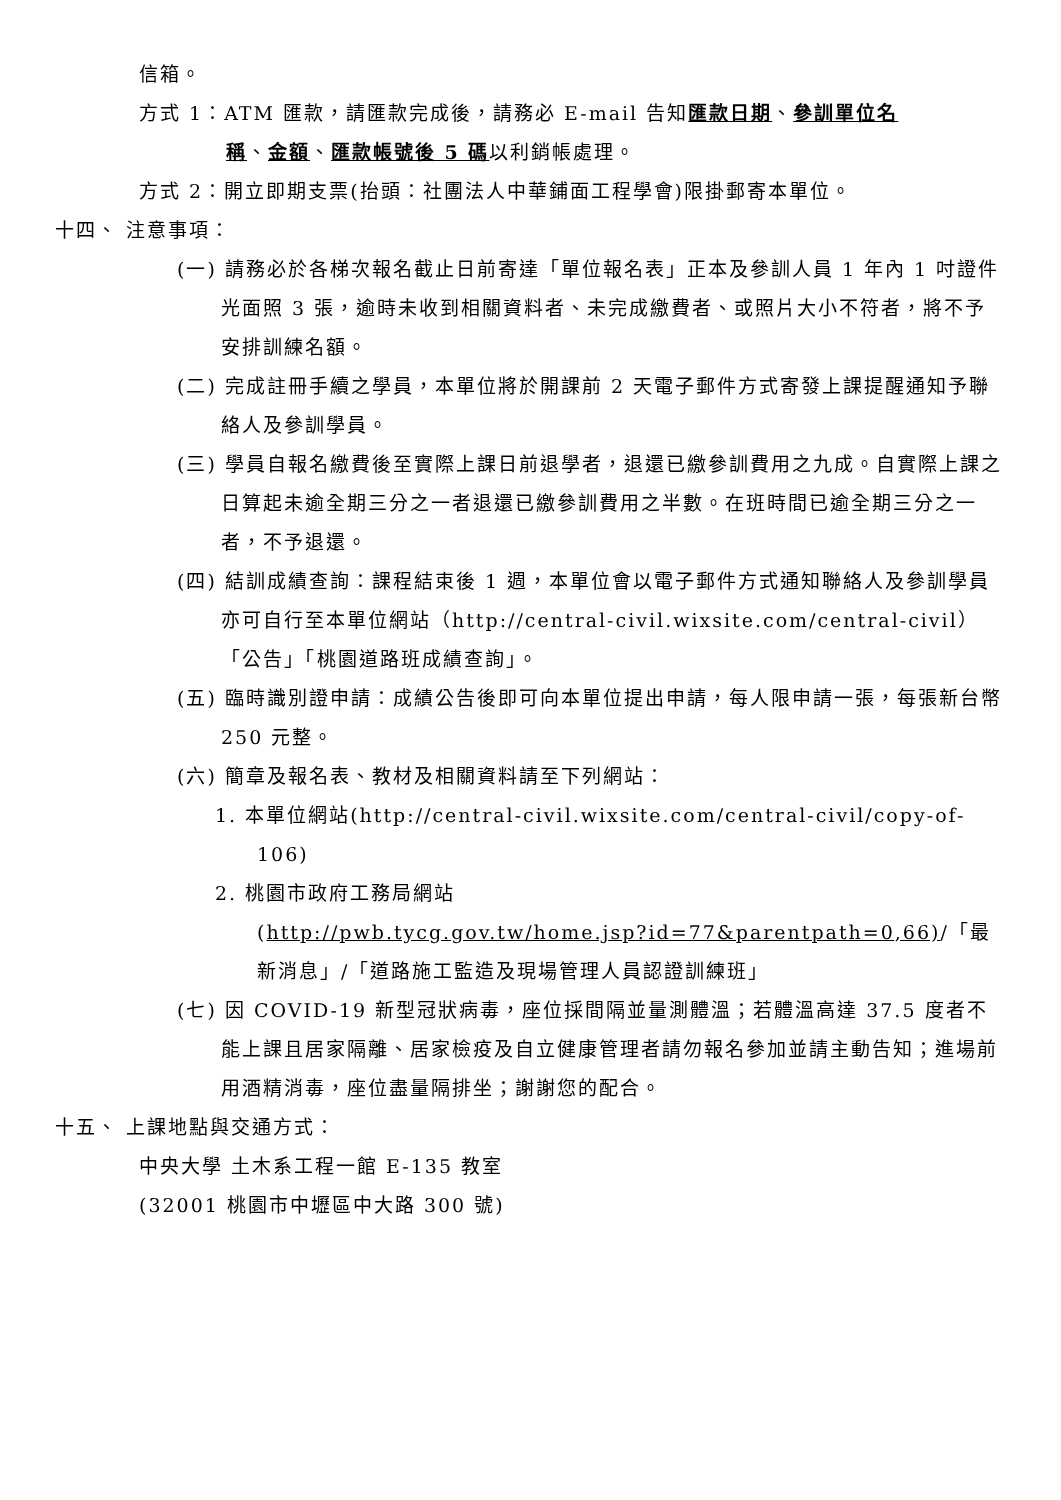信箱。
方式 1：ATM 匯款，請匯款完成後，請務必 E-mail 告知匯款日期、參訓單位名
稱、金額、匯款帳號後 5 碼以利銷帳處理。
方式 2：開立即期支票(抬頭：社團法人中華鋪面工程學會)限掛郵寄本單位。
十四、 注意事項：
(一) 請務必於各梯次報名截止日前寄達「單位報名表」正本及參訓人員 1 年內 1 吋證件光面照 3 張，逾時未收到相關資料者、未完成繳費者、或照片大小不符者，將不予安排訓練名額。
(二) 完成註冊手續之學員，本單位將於開課前 2 天電子郵件方式寄發上課提醒通知予聯絡人及參訓學員。
(三) 學員自報名繳費後至實際上課日前退學者，退還已繳參訓費用之九成。自實際上課之日算起未逾全期三分之一者退還已繳參訓費用之半數。在班時間已逾全期三分之一者，不予退還。
(四) 結訓成績查詢：課程結束後 1 週，本單位會以電子郵件方式通知聯絡人及參訓學員亦可自行至本單位網站（http://central-civil.wixsite.com/central-civil）「公告」「桃園道路班成績查詢」。
(五) 臨時識別證申請：成績公告後即可向本單位提出申請，每人限申請一張，每張新台幣 250 元整。
(六) 簡章及報名表、教材及相關資料請至下列網站：
1. 本單位網站(http://central-civil.wixsite.com/central-civil/copy-of-106)
2. 桃園市政府工務局網站
(http://pwb.tycg.gov.tw/home.jsp?id=77&parentpath=0,66)/「最新消息」/「道路施工監造及現場管理人員認證訓練班」
(七) 因 COVID-19 新型冠狀病毒，座位採間隔並量測體溫；若體溫高達 37.5 度者不能上課且居家隔離、居家檢疫及自立健康管理者請勿報名參加並請主動告知；進場前用酒精消毒，座位盡量隔排坐；謝謝您的配合。
十五、 上課地點與交通方式：
中央大學 土木系工程一館 E-135 教室
(32001 桃園市中壢區中大路 300 號)